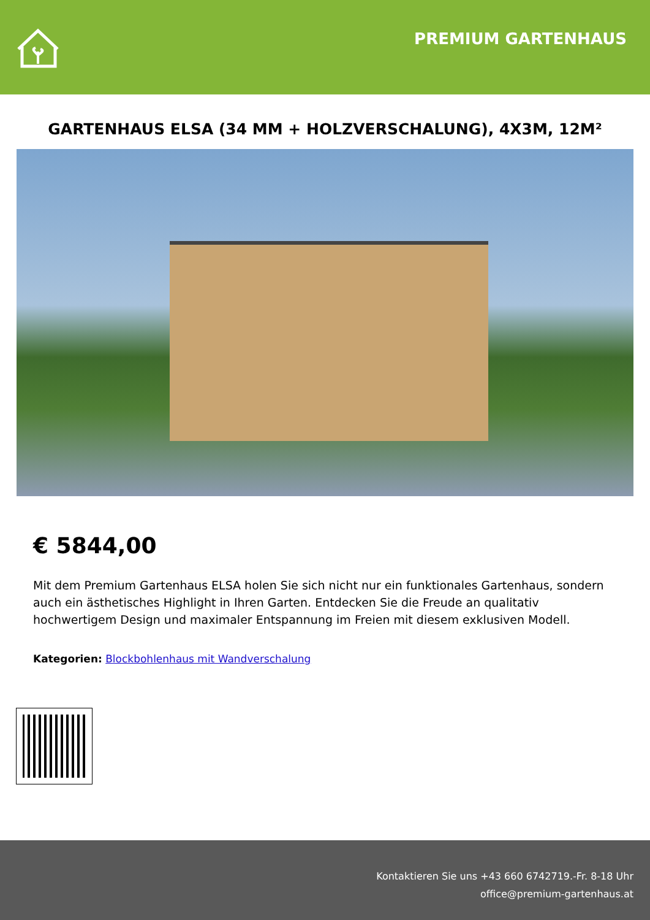PREMIUM GARTENHAUS
GARTENHAUS ELSA (34 MM + HOLZVERSCHALUNG), 4X3M, 12M²
€ 5844,00
Mit dem Premium Gartenhaus ELSA holen Sie sich nicht nur ein funktionales Gartenhaus, sondern auch ein ästhetisches Highlight in Ihren Garten. Entdecken Sie die Freude an qualitativ hochwertigem Design und maximaler Entspannung im Freien mit diesem exklusiven Modell.
Kategorien: Blockbohlenhaus mit Wandverschalung
Kontaktieren Sie uns +43 660 6742719.-Fr. 8-18 Uhr
office@premium-gartenhaus.at